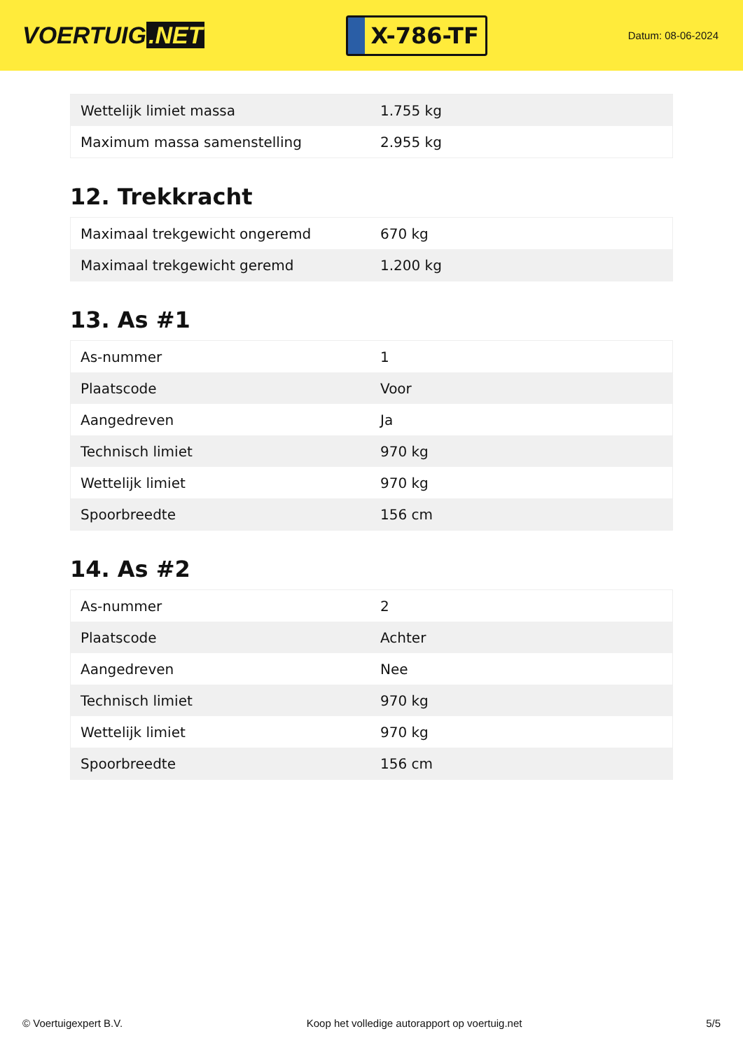VOERTUIG.NET
X-786-TF
Datum: 08-06-2024
| Wettelijk limiet massa | 1.755 kg |
| Maximum massa samenstelling | 2.955 kg |
12. Trekkracht
| Maximaal trekgewicht ongeremd | 670 kg |
| Maximaal trekgewicht geremd | 1.200 kg |
13. As #1
| As-nummer | 1 |
| Plaatscode | Voor |
| Aangedreven | Ja |
| Technisch limiet | 970 kg |
| Wettelijk limiet | 970 kg |
| Spoorbreedte | 156 cm |
14. As #2
| As-nummer | 2 |
| Plaatscode | Achter |
| Aangedreven | Nee |
| Technisch limiet | 970 kg |
| Wettelijk limiet | 970 kg |
| Spoorbreedte | 156 cm |
© Voertuigexpert B.V. Koop het volledige autorapport op voertuig.net 5/5